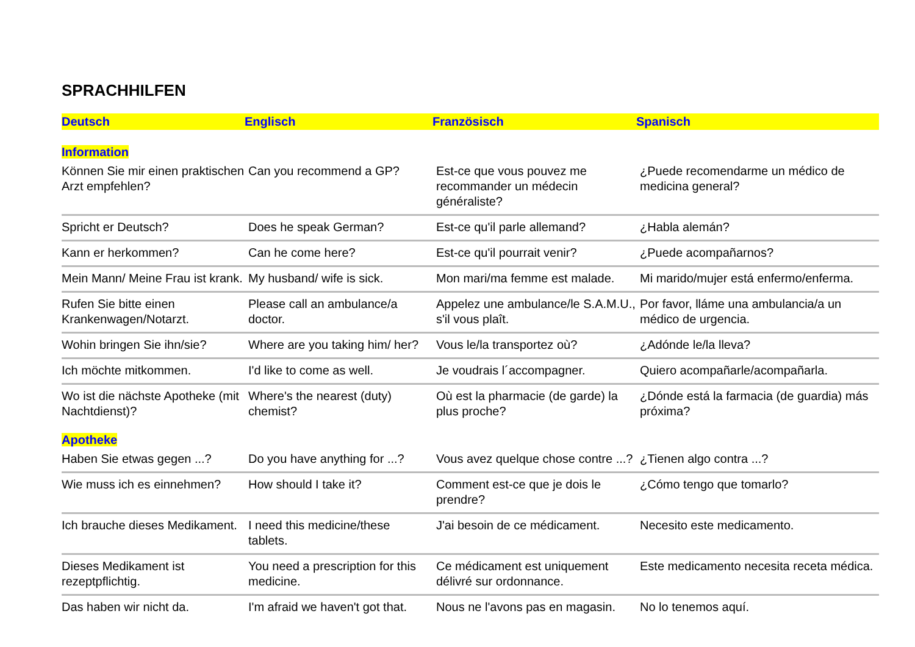SPRACHHILFEN
| Deutsch | Englisch | Französisch | Spanisch |
| --- | --- | --- | --- |
| Information | | | |
| Können Sie mir einen praktischen Arzt empfehlen? | Can you recommend a GP? | Est-ce que vous pouvez me recommander un médecin généraliste? | ¿Puede recomendarme un médico de medicina general? |
| Spricht er Deutsch? | Does he speak German? | Est-ce qu'il parle allemand? | ¿Habla alemán? |
| Kann er herkommen? | Can he come here? | Est-ce qu'il pourrait venir? | ¿Puede acompañarnos? |
| Mein Mann/ Meine Frau ist krank. | My husband/ wife is sick. | Mon mari/ma femme est malade. | Mi marido/mujer está enfermo/enferma. |
| Rufen Sie bitte einen Krankenwagen/Notarzt. | Please call an ambulance/a doctor. | Appelez une ambulance/le S.A.M.U., s'il vous plaît. | Por favor, lláme una ambulancia/a un médico de urgencia. |
| Wohin bringen Sie ihn/sie? | Where are you taking him/ her? | Vous le/la transportez où? | ¿Adónde le/la lleva? |
| Ich möchte mitkommen. | I'd like to come as well. | Je voudrais l´accompagner. | Quiero acompañarle/acompañarla. |
| Wo ist die nächste Apotheke (mit Nachtdienst)? | Where's the nearest (duty) chemist? | Où est la pharmacie (de garde) la plus proche? | ¿Dónde está la farmacia (de guardia) más próxima? |
| Apotheke | | | |
| Haben Sie etwas gegen ...? | Do you have anything for ...? | Vous avez quelque chose contre ...? | ¿Tienen algo contra ...? |
| Wie muss ich es einnehmen? | How should I take it? | Comment est-ce que je dois le prendre? | ¿Cómo tengo que tomarlo? |
| Ich brauche dieses Medikament. | I need this medicine/these tablets. | J'ai besoin de ce médicament. | Necesito este medicamento. |
| Dieses Medikament ist rezeptpflichtig. | You need a prescription for this medicine. | Ce médicament est uniquement délivré sur ordonnance. | Este medicamento necesita receta médica. |
| Das haben wir nicht da. | I'm afraid we haven't got that. | Nous ne l'avons pas en magasin. | No lo tenemos aquí. |